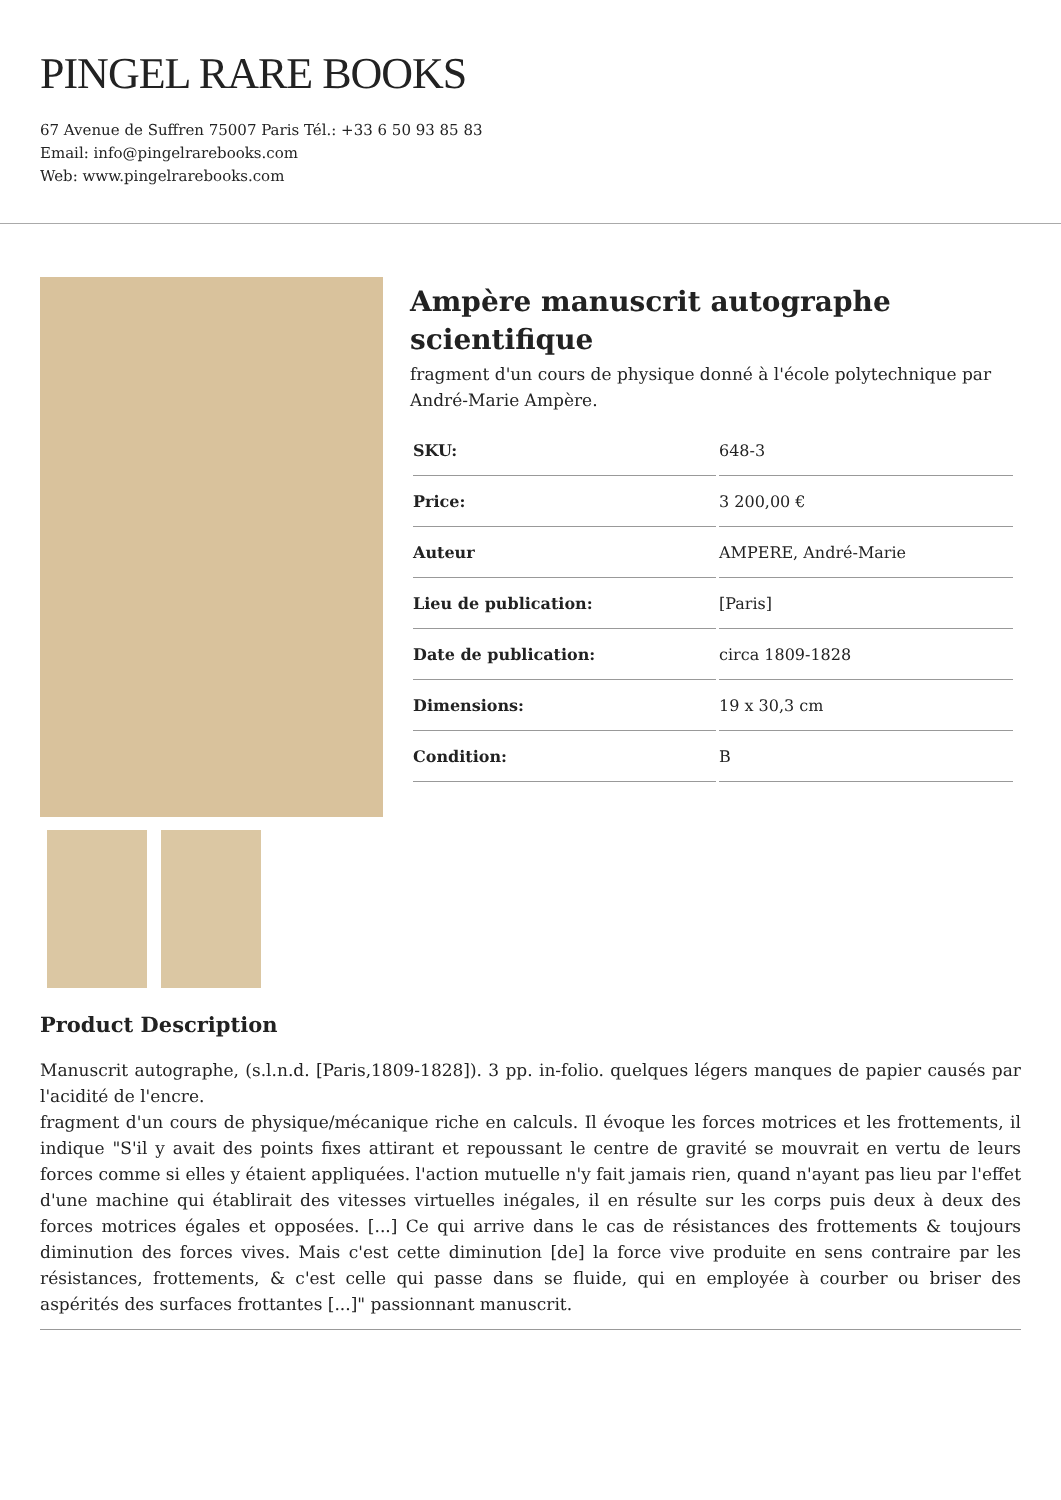PINGEL RARE BOOKS
67 Avenue de Suffren 75007 Paris Tél.: +33 6 50 93 85 83
Email: info@pingelrarebooks.com
Web: www.pingelrarebooks.com
Ampère manuscrit autographe scientifique
fragment d'un cours de physique donné à l'école polytechnique par André-Marie Ampère.
| SKU: | 648-3 |
| Price: | 3 200,00 € |
| Auteur | AMPERE, André-Marie |
| Lieu de publication: | [Paris] |
| Date de publication: | circa 1809-1828 |
| Dimensions: | 19 x 30,3 cm |
| Condition: | B |
Product Description
Manuscrit autographe, (s.l.n.d. [Paris,1809-1828]). 3 pp. in-folio. quelques légers manques de papier causés par l'acidité de l'encre.
fragment d'un cours de physique/mécanique riche en calculs. Il évoque les forces motrices et les frottements, il indique "S'il y avait des points fixes attirant et repoussant le centre de gravité se mouvrait en vertu de leurs forces comme si elles y étaient appliquées. l'action mutuelle n'y fait jamais rien, quand n'ayant pas lieu par l'effet d'une machine qui établirait des vitesses virtuelles inégales, il en résulte sur les corps puis deux à deux des forces motrices égales et opposées. [...] Ce qui arrive dans le cas de résistances des frottements & toujours diminution des forces vives. Mais c'est cette diminution [de] la force vive produite en sens contraire par les résistances, frottements, & c'est celle qui passe dans se fluide, qui en employée à courber ou briser des aspérités des surfaces frottantes [...]" passionnant manuscrit.